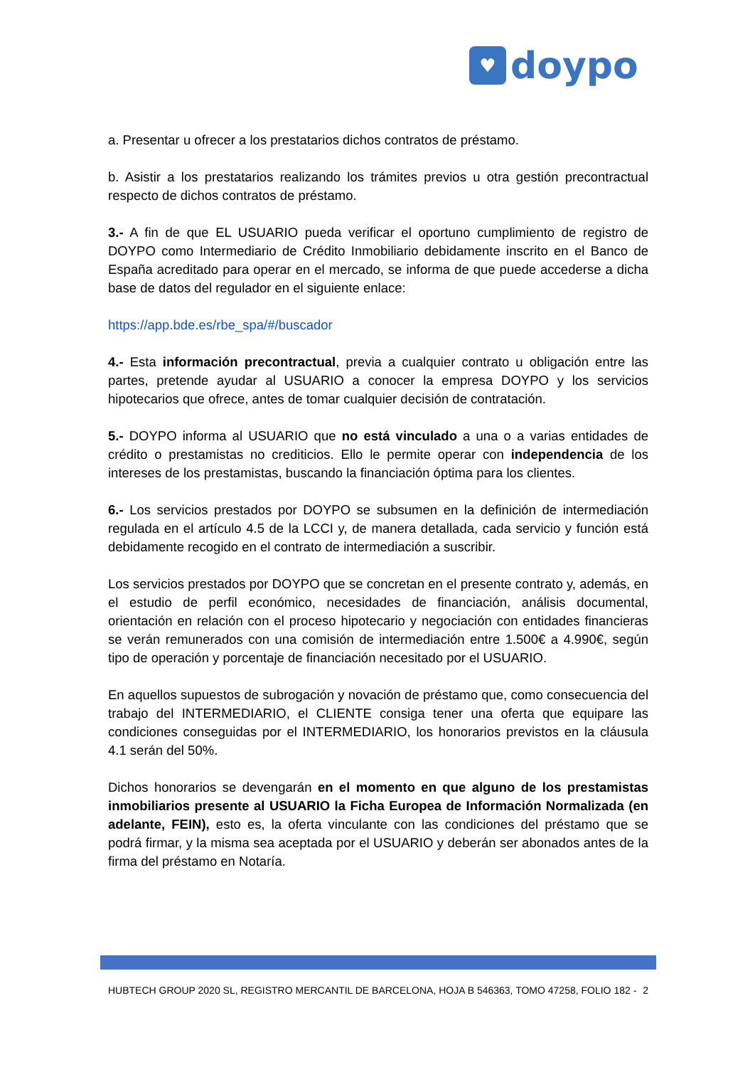♥
doypo
a. Presentar u ofrecer a los prestatarios dichos contratos de préstamo.
b. Asistir a los prestatarios realizando los trámites previos u otra gestión precontractual respecto de dichos contratos de préstamo.
3.- A fin de que EL USUARIO pueda verificar el oportuno cumplimiento de registro de DOYPO como Intermediario de Crédito Inmobiliario debidamente inscrito en el Banco de España acreditado para operar en el mercado, se informa de que puede accederse a dicha base de datos del regulador en el siguiente enlace:
https://app.bde.es/rbe_spa/#/buscador
4.- Esta información precontractual, previa a cualquier contrato u obligación entre las partes, pretende ayudar al USUARIO a conocer la empresa DOYPO y los servicios hipotecarios que ofrece, antes de tomar cualquier decisión de contratación.
5.- DOYPO informa al USUARIO que no está vinculado a una o a varias entidades de crédito o prestamistas no crediticios. Ello le permite operar con independencia de los intereses de los prestamistas, buscando la financiación óptima para los clientes.
6.- Los servicios prestados por DOYPO se subsumen en la definición de intermediación regulada en el artículo 4.5 de la LCCI y, de manera detallada, cada servicio y función está debidamente recogido en el contrato de intermediación a suscribir.
Los servicios prestados por DOYPO que se concretan en el presente contrato y, además, en el estudio de perfil económico, necesidades de financiación, análisis documental, orientación en relación con el proceso hipotecario y negociación con entidades financieras se verán remunerados con una comisión de intermediación entre 1.500€ a 4.990€, según tipo de operación y porcentaje de financiación necesitado por el USUARIO.
En aquellos supuestos de subrogación y novación de préstamo que, como consecuencia del trabajo del INTERMEDIARIO, el CLIENTE consiga tener una oferta que equipare las condiciones conseguidas por el INTERMEDIARIO, los honorarios previstos en la cláusula 4.1 serán del 50%.
Dichos honorarios se devengarán en el momento en que alguno de los prestamistas inmobiliarios presente al USUARIO la Ficha Europea de Información Normalizada (en adelante, FEIN), esto es, la oferta vinculante con las condiciones del préstamo que se podrá firmar, y la misma sea aceptada por el USUARIO y deberán ser abonados antes de la firma del préstamo en Notaría.
HUBTECH GROUP 2020 SL, REGISTRO MERCANTIL DE BARCELONA, HOJA B 546363, TOMO 47258, FOLIO 182 - 2